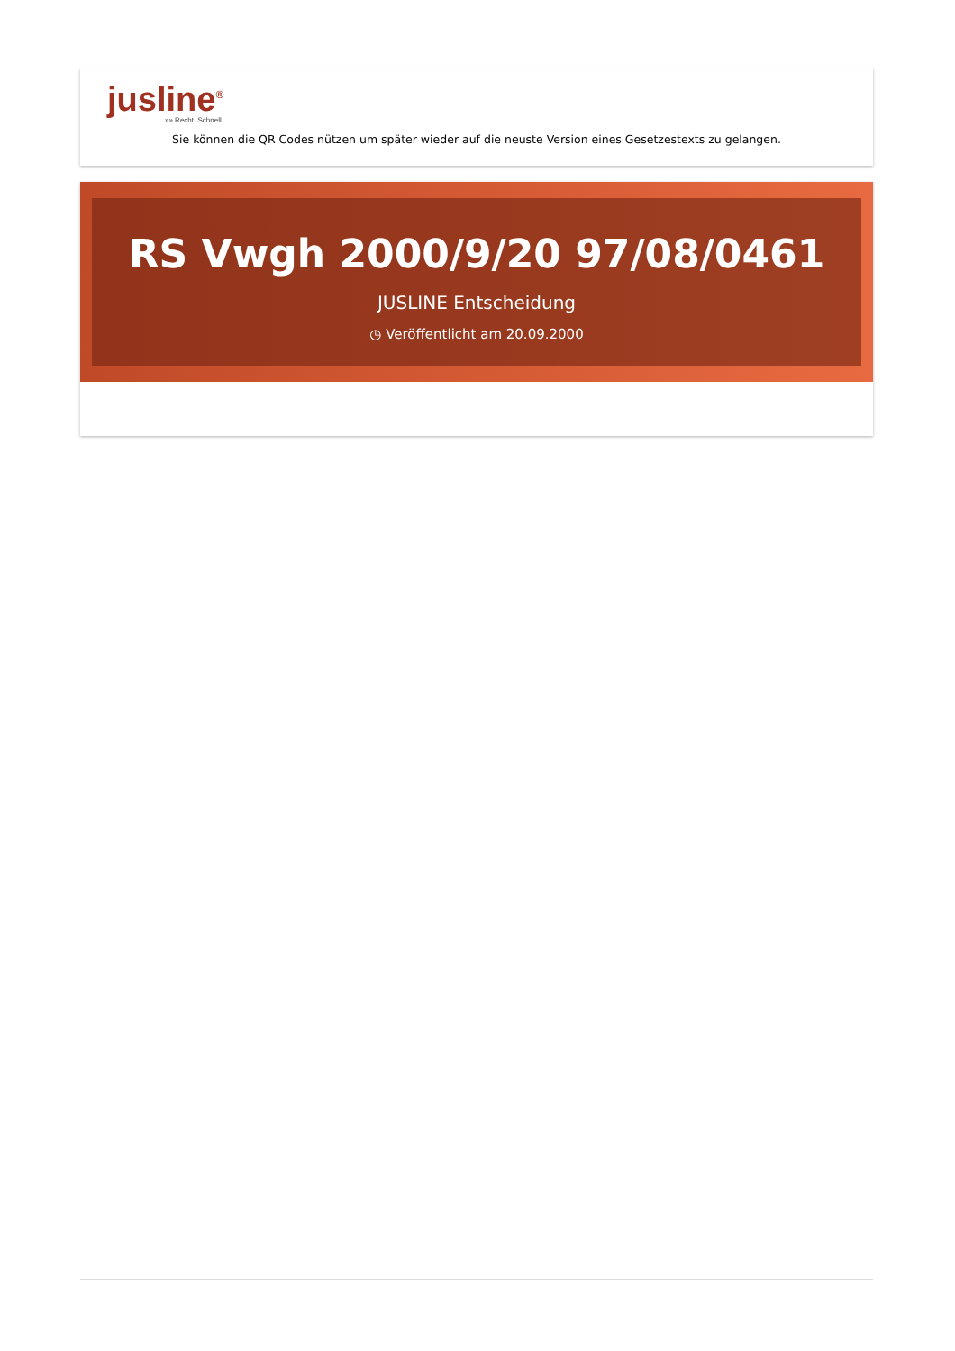jusline<sup>®</sup>
»» Recht. Schnell
Sie können die QR Codes nützen um später wieder auf die neuste Version eines Gesetzestexts zu gelangen.
RS Vwgh 2000/9/20 97/08/0461
JUSLINE Entscheidung
◷ Veröffentlicht am 20.09.2000